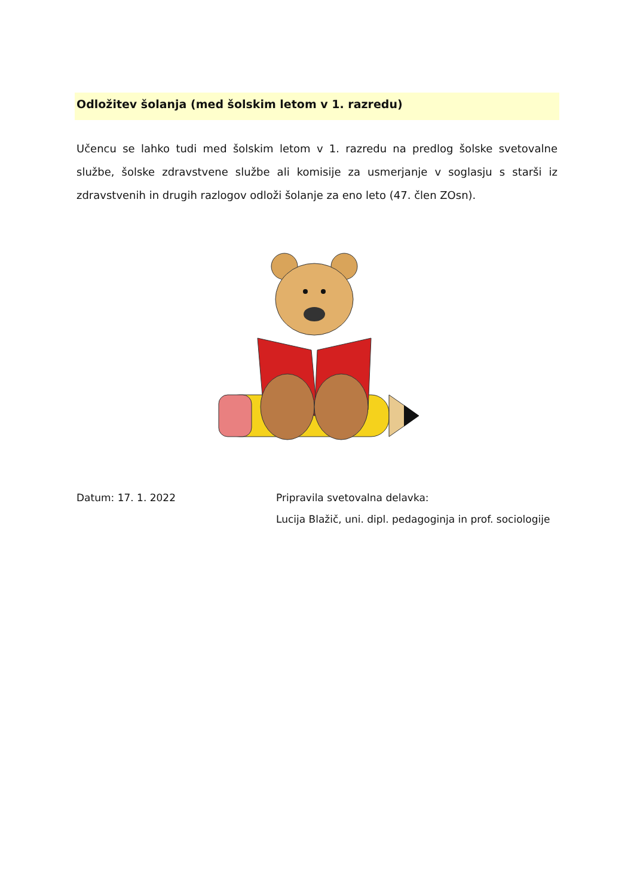Odložitev šolanja (med šolskim letom v 1. razredu)
Učencu se lahko tudi med šolskim letom v 1. razredu na predlog šolske svetovalne službe, šolske zdravstvene službe ali komisije za usmerjanje v soglasju s starši iz zdravstvenih in drugih razlogov odloži šolanje za eno leto (47. člen ZOsn).
Datum: 17. 1. 2022 Pripravila svetovalna delavka:
Lucija Blažič, uni. dipl. pedagoginja in prof. sociologije